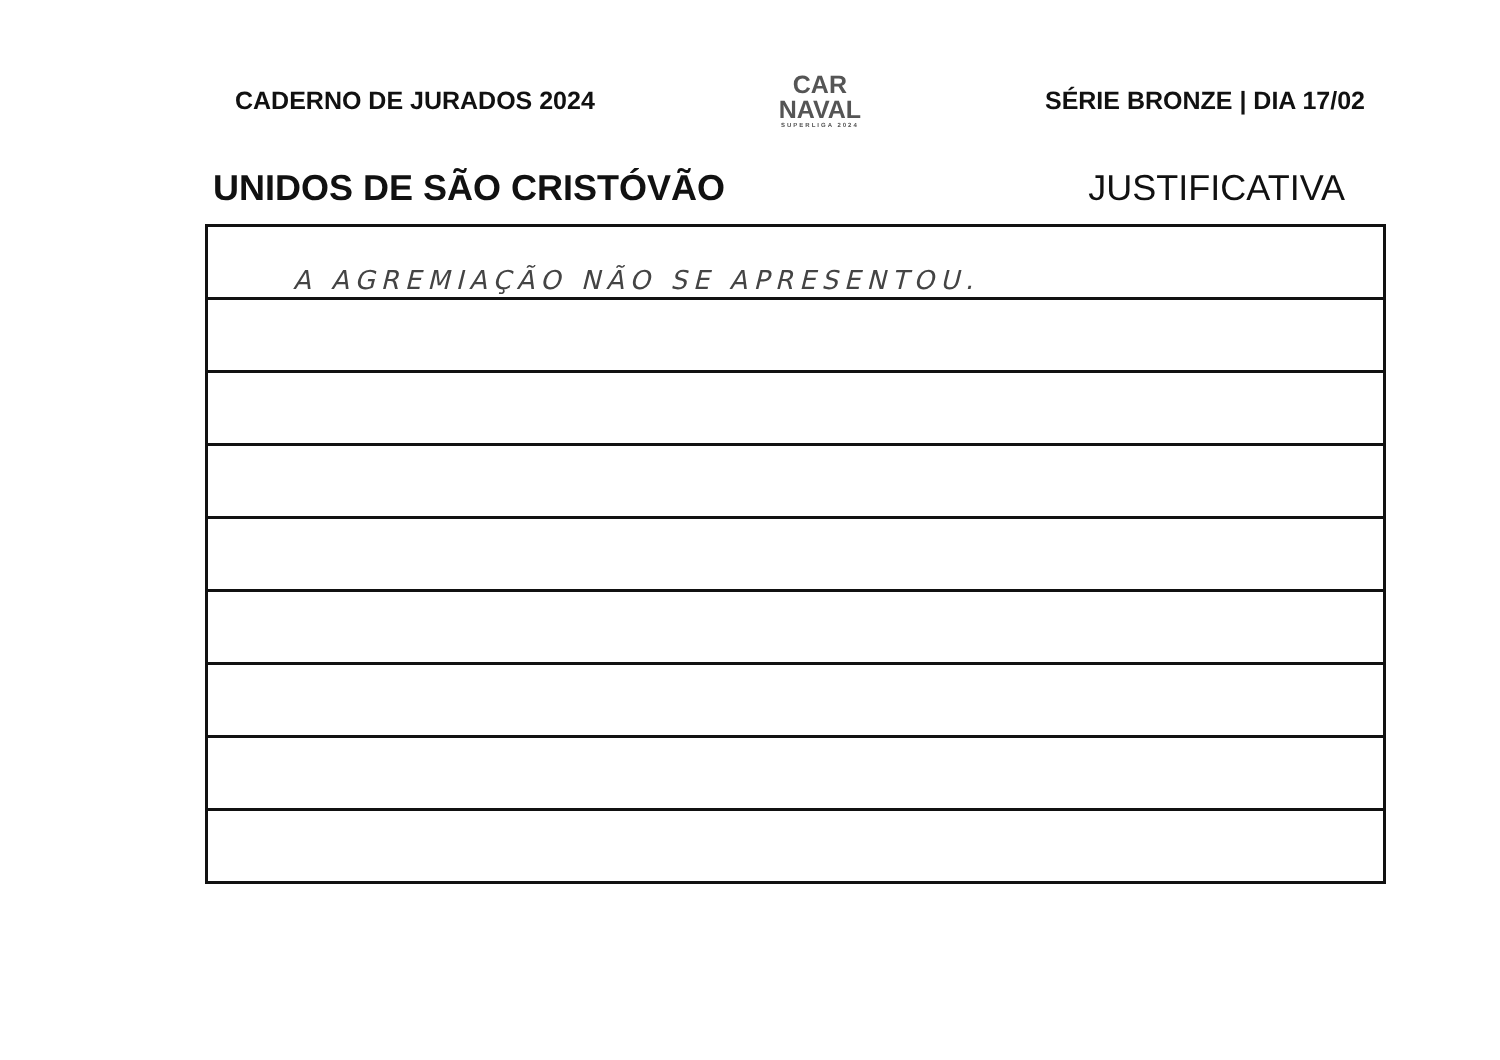CADERNO DE JURADOS 2024
CAR
NAVAL
SUPERLIGA 2024
SÉRIE BRONZE | DIA 17/02
UNIDOS DE SÃO CRISTÓVÃO JUSTIFICATIVA
A AGREMIAÇÃO NÃO SE APRESENTOU.